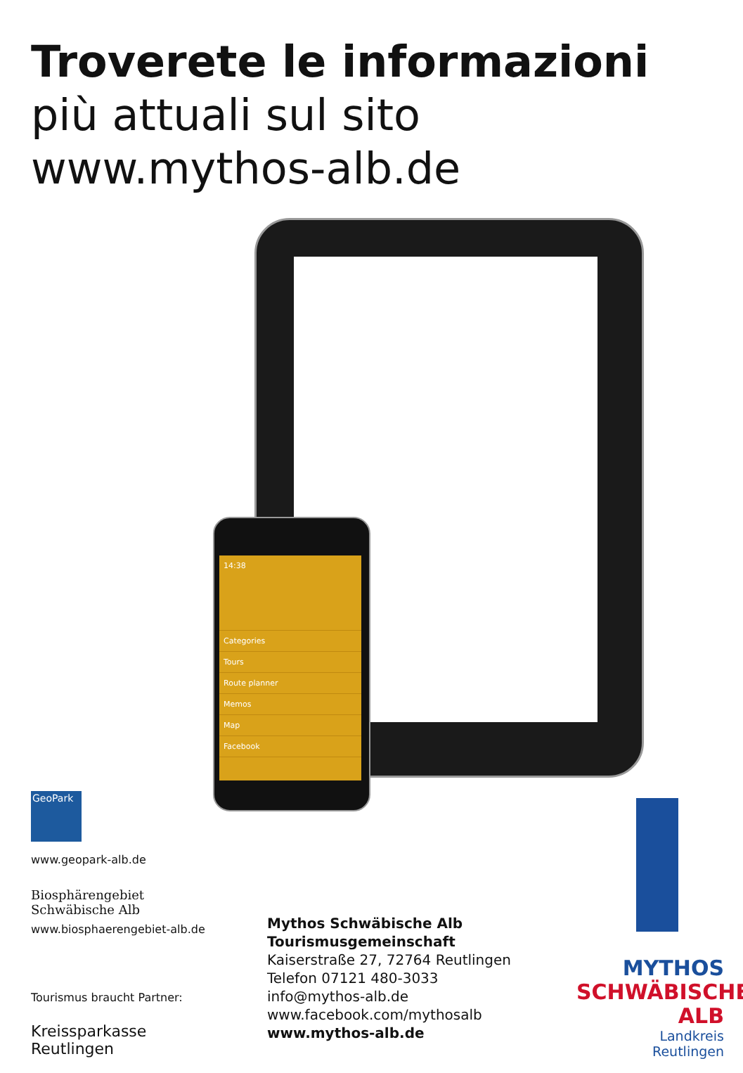Troverete le informazioni
più attuali sul sito
www.mythos-alb.de
14:38
Categories
Tours
Route planner
Memos
Map
Facebook
GeoPark
www.geopark-alb.de
Biosphärengebiet
Schwäbische Alb
www.biosphaerengebiet-alb.de
Tourismus braucht Partner:
Kreissparkasse
Reutlingen
Mythos Schwäbische Alb
Tourismusgemeinschaft
Kaiserstraße 27, 72764 Reutlingen
Telefon 07121 480-3033
info@mythos-alb.de
www.facebook.com/mythosalb
www.mythos-alb.de
MYTHOS
SCHWÄBISCHE
ALB
Landkreis
Reutlingen